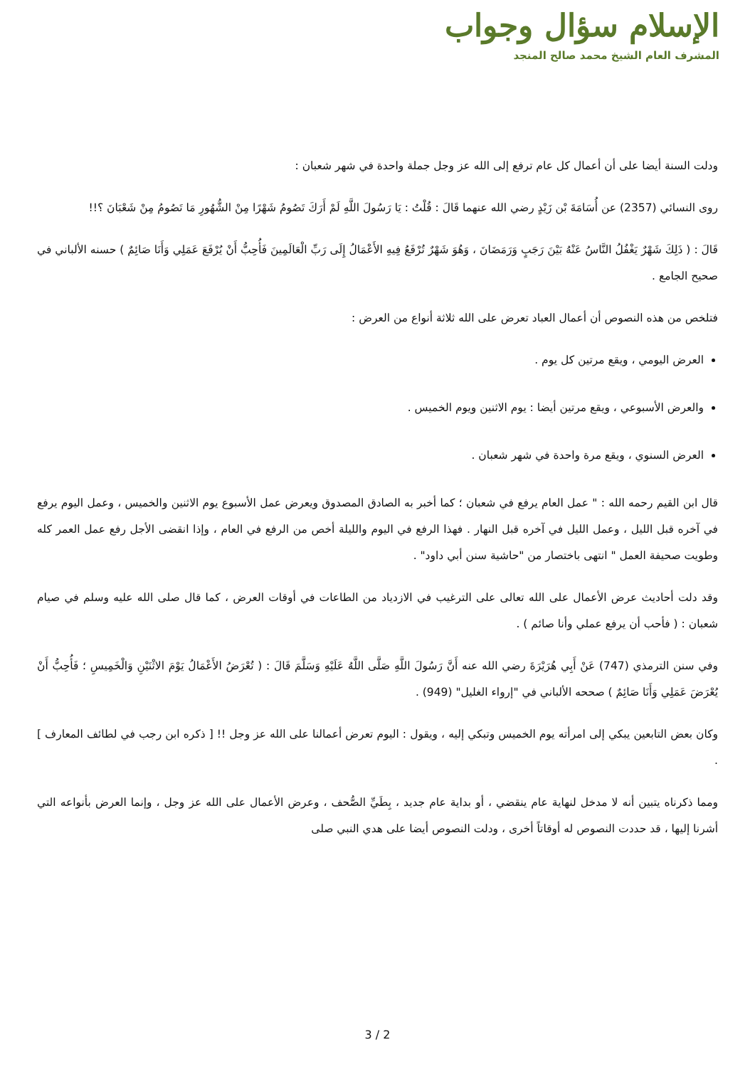الإسلام سؤال وجواب
المشرف العام الشيخ محمد صالح المنجد
ودلت السنة أيضا على أن أعمال كل عام ترفع إلى الله عز وجل جملة واحدة في شهر شعبان :
روى النسائي (2357) عن أُسَامَةَ بْن زَيْدٍ رضي الله عنهما قَالَ : قُلْتُ : يَا رَسُولَ اللَّهِ لَمْ أَرَكَ تَصُومُ شَهْرًا مِنْ الشُّهُورِ مَا تَصُومُ مِنْ شَعْبَانَ ؟!!
قَالَ : ( ذَلِكَ شَهْرٌ يَغْفُلُ النَّاسُ عَنْهُ بَيْنَ رَجَبٍ وَرَمَضَانَ ، وَهُوَ شَهْرٌ تُرْفَعُ فِيهِ الأَعْمَالُ إِلَى رَبِّ الْعَالَمِينَ فَأُحِبُّ أَنْ يُرْفَعَ عَمَلِي وَأَنَا صَائِمٌ ) حسنه الألباني في صحيح الجامع .
فتلخص من هذه النصوص أن أعمال العباد تعرض على الله ثلاثة أنواع من العرض :
العرض اليومي ، ويقع مرتين كل يوم .
والعرض الأسبوعي ، ويقع مرتين أيضا : يوم الاثنين ويوم الخميس .
العرض السنوي ، ويقع مرة واحدة في شهر شعبان .
قال ابن القيم رحمه الله : " عمل العام يرفع في شعبان ؛ كما أخبر به الصادق المصدوق ويعرض عمل الأسبوع يوم الاثنين والخميس ، وعمل اليوم يرفع في آخره قبل الليل ، وعمل الليل في آخره قبل النهار . فهذا الرفع في اليوم والليلة أخص من الرفع في العام ، وإذا انقضى الأجل رفع عمل العمر كله وطويت صحيفة العمل " انتهى باختصار من "حاشية سنن أبي داود" .
وقد دلت أحاديث عرض الأعمال على الله تعالى على الترغيب في الازدياد من الطاعات في أوقات العرض ، كما قال صلى الله عليه وسلم في صيام شعبان : ( فأحب أن يرفع عملي وأنا صائم ) .
وفي سنن الترمذي (747) عَنْ أَبِي هُرَيْرَةَ رضي الله عنه أَنَّ رَسُولَ اللَّهِ صَلَّى اللَّهُ عَلَيْهِ وَسَلَّمَ قَالَ : ( تُعْرَضُ الأَعْمَالُ يَوْمَ الاثْنَيْنِ وَالْخَمِيسِ ؛ فَأُحِبُّ أَنْ يُعْرَضَ عَمَلِي وَأَنَا صَائِمٌ ) صححه الألباني في "إرواء الغليل" (949) .
وكان بعض التابعين يبكي إلى امرأته يوم الخميس وتبكي إليه ، ويقول : اليوم تعرض أعمالنا على الله عز وجل !! [ ذكره ابن رجب في لطائف المعارف ] .
ومما ذكرناه يتبين أنه لا مدخل لنهاية عام ينقضي ، أو بداية عام جديد ، بِطَيِّ الصُّحف ، وعرض الأعمال على الله عز وجل ، وإنما العرض بأنواعه التي أشرنا إليها ، قد حددت النصوص له أوقاتاً أخرى ، ودلت النصوص أيضا على هدي النبي صلى
3 / 2